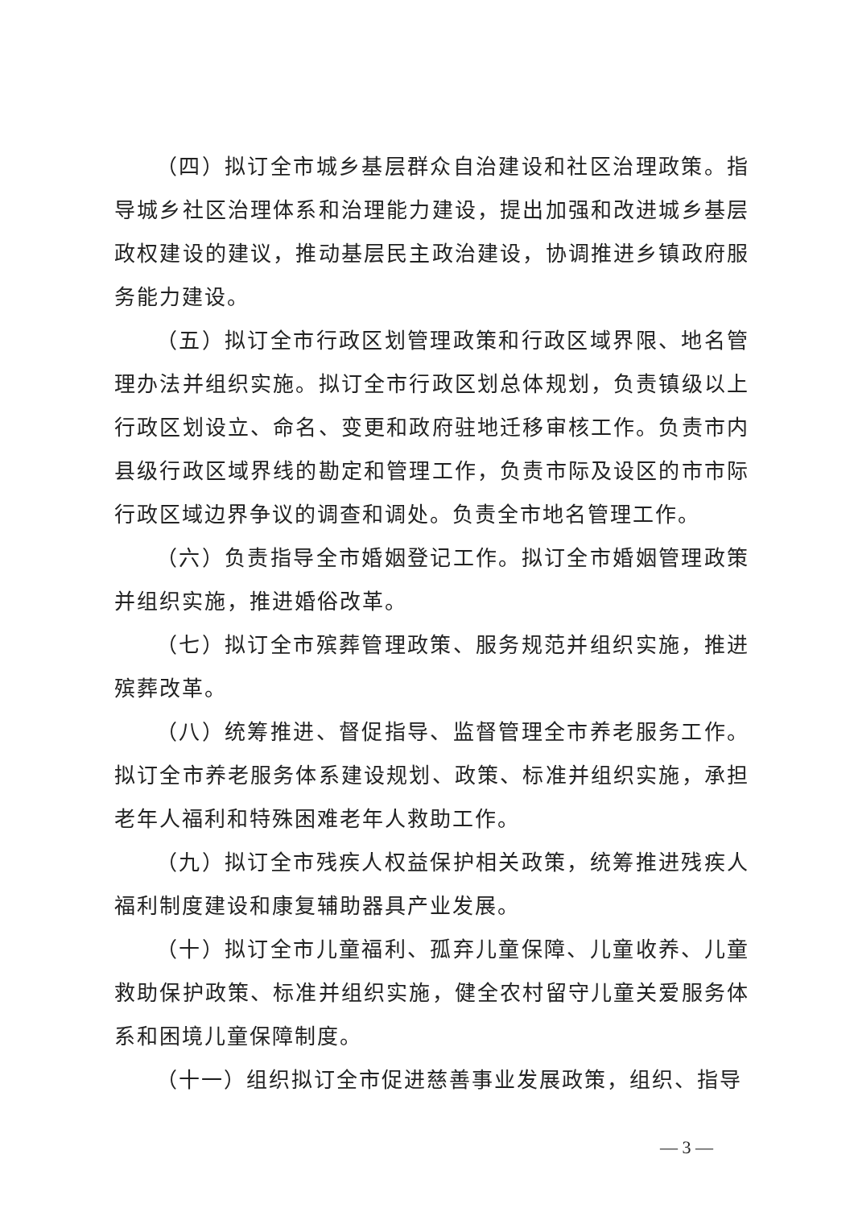（四）拟订全市城乡基层群众自治建设和社区治理政策。指导城乡社区治理体系和治理能力建设，提出加强和改进城乡基层政权建设的建议，推动基层民主政治建设，协调推进乡镇政府服务能力建设。
（五）拟订全市行政区划管理政策和行政区域界限、地名管理办法并组织实施。拟订全市行政区划总体规划，负责镇级以上行政区划设立、命名、变更和政府驻地迁移审核工作。负责市内县级行政区域界线的勘定和管理工作，负责市际及设区的市市际行政区域边界争议的调查和调处。负责全市地名管理工作。
（六）负责指导全市婚姻登记工作。拟订全市婚姻管理政策并组织实施，推进婚俗改革。
（七）拟订全市殡葬管理政策、服务规范并组织实施，推进殡葬改革。
（八）统筹推进、督促指导、监督管理全市养老服务工作。拟订全市养老服务体系建设规划、政策、标准并组织实施，承担老年人福利和特殊困难老年人救助工作。
（九）拟订全市残疾人权益保护相关政策，统筹推进残疾人福利制度建设和康复辅助器具产业发展。
（十）拟订全市儿童福利、孤弃儿童保障、儿童收养、儿童救助保护政策、标准并组织实施，健全农村留守儿童关爱服务体系和困境儿童保障制度。
（十一）组织拟订全市促进慈善事业发展政策，组织、指导
— 3 —